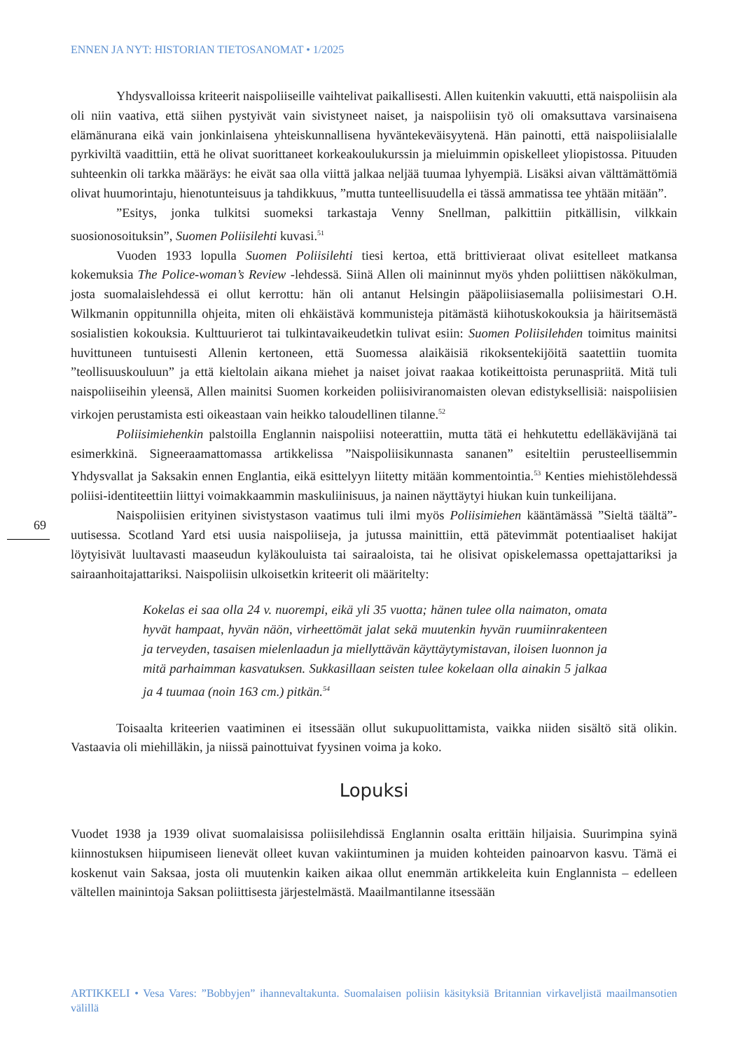ENNEN JA NYT: HISTORIAN TIETOSANOMAT • 1/2025
Yhdysvalloissa kriteerit naispoliiseille vaihtelivat paikallisesti. Allen kuitenkin vakuutti, että naispoliisin ala oli niin vaativa, että siihen pystyivät vain sivistyneet naiset, ja naispoliisin työ oli omaksuttava varsinaisena elämänurana eikä vain jonkinlaisena yhteiskunnallisena hyväntekeväisyytenä. Hän painotti, että naispoliisialalle pyrkiviltä vaadittiin, että he olivat suorittaneet korkeakoulukurssin ja mieluimmin opiskelleet yliopistossa. Pituuden suhteenkin oli tarkka määräys: he eivät saa olla viittä jalkaa neljää tuumaa lyhyempiä. Lisäksi aivan välttämättömiä olivat huumorintaju, hienotunteisuus ja tahdikkuus, ”mutta tunteellisuudella ei tässä ammatissa tee yhtään mitään”.
”Esitys, jonka tulkitsi suomeksi tarkastaja Venny Snellman, palkittiin pitkällisin, vilkkain suosionosoituksin”, Suomen Poliisilehti kuvasi.<sup>51</sup>
Vuoden 1933 lopulla Suomen Poliisilehti tiesi kertoa, että brittivieraat olivat esitelleet matkansa kokemuksia The Police-woman’s Review -lehdessä. Siinä Allen oli maininnut myös yhden poliittisen näkökulman, josta suomalaislehdessä ei ollut kerrottu: hän oli antanut Helsingin pääpoliisiasemalla poliisimestari O.H. Wilkmanin oppitunnilla ohjeita, miten oli ehkäistävä kommunisteja pitämästä kiihotuskokouksia ja häiritsemästä sosialistien kokouksia. Kulttuurierot tai tulkintavaikeudetkin tulivat esiin: Suomen Poliisilehden toimitus mainitsi huvittuneen tuntuisesti Allenin kertoneen, että Suomessa alaikäisiä rikoksentekijöitä saatettiin tuomita ”teollisuuskouluun” ja että kieltolain aikana miehet ja naiset joivat raakaa kotikeittoista perunaspriitä. Mitä tuli naispoliiseihin yleensä, Allen mainitsi Suomen korkeiden poliisiviranomaisten olevan edistyksellisiä: naispoliisien virkojen perustamista esti oikeastaan vain heikko taloudellinen tilanne.<sup>52</sup>
Poliisimiehenkin palstoilla Englannin naispoliisi noteerattiin, mutta tätä ei hehkutettu edelläkävijänä tai esimerkkinä. Signeeraamattomassa artikkelissa ”Naispoliisikunnasta sananen” esiteltiin perusteellisemmin Yhdysvallat ja Saksakin ennen Englantia, eikä esittelyyn liitetty mitään kommentointia.<sup>53</sup> Kenties miehistölehdessä poliisi-identiteettiin liittyi voimakkaammin maskuliinisuus, ja nainen näyttäytyi hiukan kuin tunkeilijana.
Naispoliisien erityinen sivistystason vaatimus tuli ilmi myös Poliisimiehen kääntämässä ”Sieltä täältä”-uutisessa. Scotland Yard etsi uusia naispoliiseja, ja jutussa mainittiin, että pätevimmät potentiaaliset hakijat löytyisivät luultavasti maaseudun kyläkouluista tai sairaaloista, tai he olisivat opiskelemassa opettajattariksi ja sairaanhoitajattariksi. Naispoliisin ulkoisetkin kriteerit oli määritelty:
Kokelas ei saa olla 24 v. nuorempi, eikä yli 35 vuotta; hänen tulee olla naimaton, omata hyvät hampaat, hyvän näön, virheettömät jalat sekä muutenkin hyvän ruumiinrakenteen ja terveyden, tasaisen mielenlaadun ja miellyttävän käyttäytymistavan, iloisen luonnon ja mitä parhaimman kasvatuksen. Sukkasillaan seisten tulee kokelaan olla ainakin 5 jalkaa ja 4 tuumaa (noin 163 cm.) pitkän.<sup>54</sup>
Toisaalta kriteerien vaatiminen ei itsessään ollut sukupuolittamista, vaikka niiden sisältö sitä olikin. Vastaavia oli miehilläkin, ja niissä painottuivat fyysinen voima ja koko.
Lopuksi
Vuodet 1938 ja 1939 olivat suomalaisissa poliisilehdissä Englannin osalta erittäin hiljaisia. Suurimpina syinä kiinnostuksen hiipumiseen lienevät olleet kuvan vakiintuminen ja muiden kohteiden painoarvon kasvu. Tämä ei koskenut vain Saksaa, josta oli muutenkin kaiken aikaa ollut enemmän artikkeleita kuin Englannista – edelleen vältellen mainintoja Saksan poliittisesta järjestelmästä. Maailmantilanne itsessään
69
ARTIKKELI • Vesa Vares: ”Bobbyjen” ihannevaltakunta. Suomalaisen poliisin käsityksiä Britannian virkaveljistä maailmansotien välillä